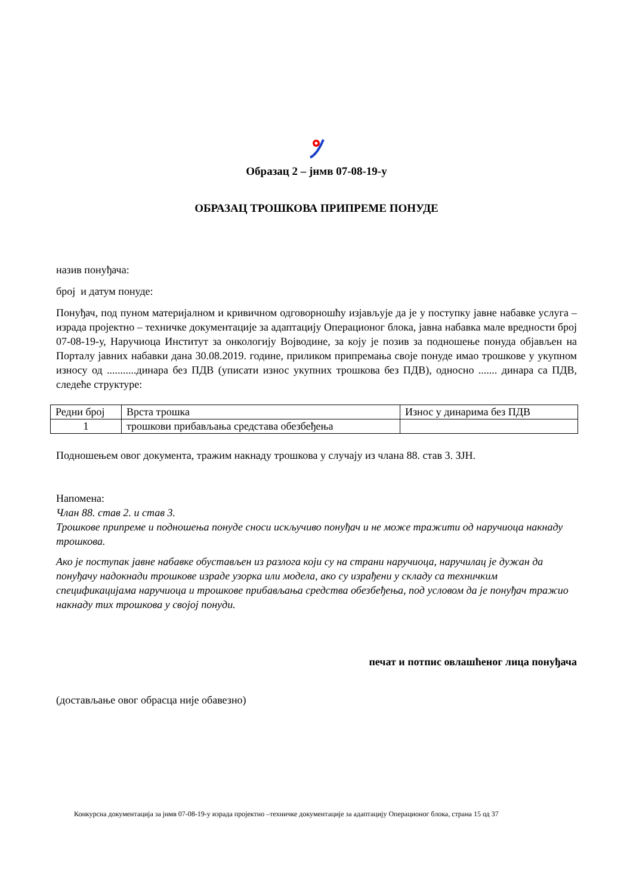Образац 2 – јнмв 07-08-19-у
ОБРАЗАЦ ТРОШКОВА ПРИПРЕМЕ ПОНУДЕ
назив понуђача:
број и датум понуде:
Понуђач, под пуном материјалном и кривичном одговорношћу изјављује да је у поступку јавне набавке услуга – израда пројектно – техничке документације за адаптацију Операционог блока, јавна набавка мале вредности број 07-08-19-у, Наручиоца Институт за онкологију Војводине, за коју је позив за подношење понуда објављен на Порталу јавних набавки дана 30.08.2019. године, приликом припремања своје понуде имао трошкове у укупном износу од ...........динара без ПДВ (уписати износ укупних трошкова без ПДВ), односно ....... динара са ПДВ, следеће структуре:
| Редни број | Врста трошка | Износ у динарима без ПДВ |
| 1 | трошкови прибављања средстава обезбеђења | |
Подношењем овог документа, тражим накнаду трошкова у случају из члана 88. став 3. ЗЈН.
Напомена:
Члан 88. став 2. и став 3.
Трошкове припреме и подношења понуде сноси искључиво понуђач и не може тражити од наручиоца накнаду трошкова.
Ако је поступак јавне набавке обустављен из разлога који су на страни наручиоца, наручилац је дужан да понуђачу надокнади трошкове израде узорка или модела, ако су израђени у складу са техничким спецификацијама наручиоца и трошкове прибављања средства обезбеђења, под условом да је понуђач тражио накнаду тих трошкова у својој понуди.
печат и потпис овлашћеног лица понуђача
(достављање овог обрасца није обавезно)
Конкурсна документација за јнмв 07-08-19-у израда пројектно –техничке документације за адаптацију Операционог блока, страна 15 од 37